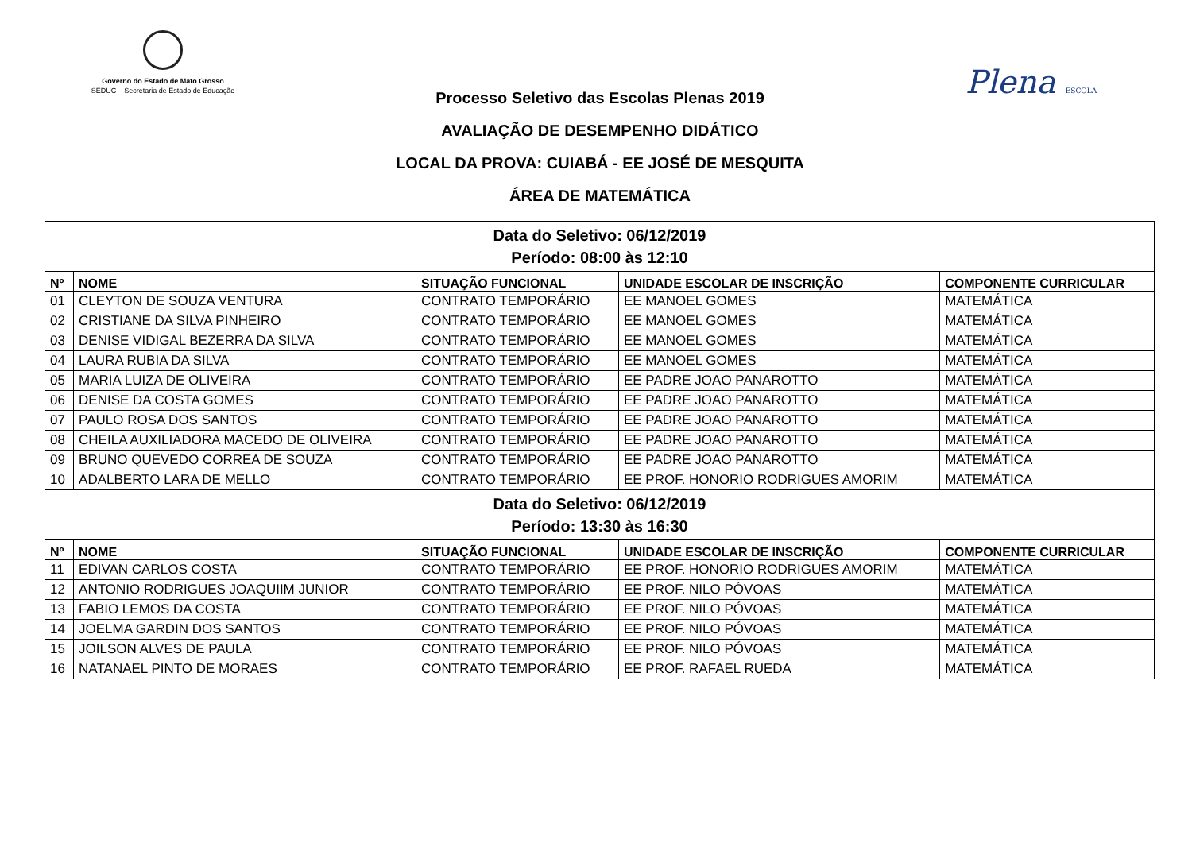Governo do Estado de Mato Grosso
SEDUC – Secretaria de Estado de Educação
Plena ESCOLA
Processo Seletivo das Escolas Plenas 2019
AVALIAÇÃO DE DESEMPENHO DIDÁTICO
LOCAL DA PROVA: CUIABÁ - EE JOSÉ DE MESQUITA
ÁREA DE MATEMÁTICA
| Data do Seletivo: 06/12/2019 Período: 08:00 às 12:10 | | | | |
| Nº | NOME | SITUAÇÃO FUNCIONAL | UNIDADE ESCOLAR DE INSCRIÇÃO | COMPONENTE CURRICULAR |
| 01 | CLEYTON DE SOUZA VENTURA | CONTRATO TEMPORÁRIO | EE MANOEL GOMES | MATEMÁTICA |
| 02 | CRISTIANE DA SILVA PINHEIRO | CONTRATO TEMPORÁRIO | EE MANOEL GOMES | MATEMÁTICA |
| 03 | DENISE VIDIGAL BEZERRA DA SILVA | CONTRATO TEMPORÁRIO | EE MANOEL GOMES | MATEMÁTICA |
| 04 | LAURA RUBIA DA SILVA | CONTRATO TEMPORÁRIO | EE MANOEL GOMES | MATEMÁTICA |
| 05 | MARIA LUIZA DE OLIVEIRA | CONTRATO TEMPORÁRIO | EE PADRE JOAO PANAROTTO | MATEMÁTICA |
| 06 | DENISE DA COSTA GOMES | CONTRATO TEMPORÁRIO | EE PADRE JOAO PANAROTTO | MATEMÁTICA |
| 07 | PAULO ROSA DOS SANTOS | CONTRATO TEMPORÁRIO | EE PADRE JOAO PANAROTTO | MATEMÁTICA |
| 08 | CHEILA AUXILIADORA MACEDO DE OLIVEIRA | CONTRATO TEMPORÁRIO | EE PADRE JOAO PANAROTTO | MATEMÁTICA |
| 09 | BRUNO QUEVEDO CORREA DE SOUZA | CONTRATO TEMPORÁRIO | EE PADRE JOAO PANAROTTO | MATEMÁTICA |
| 10 | ADALBERTO LARA DE MELLO | CONTRATO TEMPORÁRIO | EE PROF. HONORIO RODRIGUES AMORIM | MATEMÁTICA |
| Data do Seletivo: 06/12/2019 Período: 13:30 às 16:30 | | | | |
| Nº | NOME | SITUAÇÃO FUNCIONAL | UNIDADE ESCOLAR DE INSCRIÇÃO | COMPONENTE CURRICULAR |
| 11 | EDIVAN CARLOS COSTA | CONTRATO TEMPORÁRIO | EE PROF. HONORIO RODRIGUES AMORIM | MATEMÁTICA |
| 12 | ANTONIO RODRIGUES JOAQUIIM JUNIOR | CONTRATO TEMPORÁRIO | EE PROF. NILO PÓVOAS | MATEMÁTICA |
| 13 | FABIO LEMOS DA COSTA | CONTRATO TEMPORÁRIO | EE PROF. NILO PÓVOAS | MATEMÁTICA |
| 14 | JOELMA GARDIN DOS SANTOS | CONTRATO TEMPORÁRIO | EE PROF. NILO PÓVOAS | MATEMÁTICA |
| 15 | JOILSON ALVES DE PAULA | CONTRATO TEMPORÁRIO | EE PROF. NILO PÓVOAS | MATEMÁTICA |
| 16 | NATANAEL PINTO DE MORAES | CONTRATO TEMPORÁRIO | EE PROF. RAFAEL RUEDA | MATEMÁTICA |